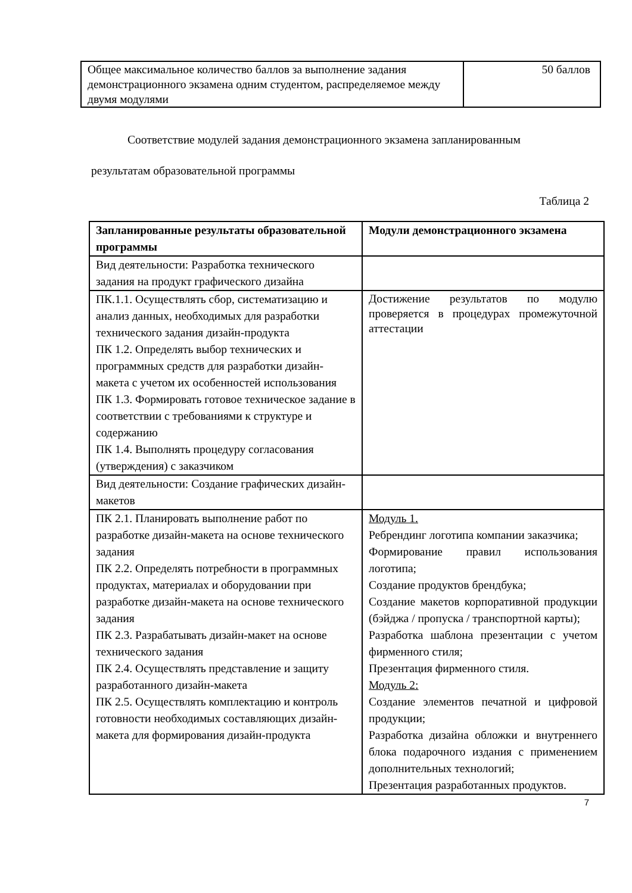| Общее максимальное количество баллов за выполнение задания демонстрационного экзамена одним студентом, распределяемое между двумя модулями | 50 баллов |
Соответствие модулей задания демонстрационного экзамена запланированным
результатам образовательной программы
Таблица 2
| Запланированные результаты образовательной программы | Модули демонстрационного экзамена |
| --- | --- |
| Вид деятельности: Разработка технического задания на продукт графического дизайна | |
| ПК.1.1. Осуществлять сбор, систематизацию и анализ данных, необходимых для разработки технического задания дизайн-продукта ПК 1.2. Определять выбор технических и программных средств для разработки дизайн-макета с учетом их особенностей использования ПК 1.3. Формировать готовое техническое задание в соответствии с требованиями к структуре и содержанию ПК 1.4. Выполнять процедуру согласования (утверждения) с заказчиком | Достижение результатов по модулю проверяется в процедурах промежуточной аттестации |
| Вид деятельности: Создание графических дизайн-макетов | |
| ПК 2.1. Планировать выполнение работ по разработке дизайн-макета на основе технического задания ПК 2.2. Определять потребности в программных продуктах, материалах и оборудовании при разработке дизайн-макета на основе технического задания ПК 2.3. Разрабатывать дизайн-макет на основе технического задания ПК 2.4. Осуществлять представление и защиту разработанного дизайн-макета ПК 2.5. Осуществлять комплектацию и контроль готовности необходимых составляющих дизайн-макета для формирования дизайн-продукта | Модуль 1. Ребрендинг логотипа компании заказчика; Формирование правил использования логотипа; Создание продуктов брендбука; Создание макетов корпоративной продукции (бэйджа / пропуска / транспортной карты); Разработка шаблона презентации с учетом фирменного стиля; Презентация фирменного стиля. Модуль 2: Создание элементов печатной и цифровой продукции; Разработка дизайна обложки и внутреннего блока подарочного издания с применением дополнительных технологий; Презентация разработанных продуктов. |
7